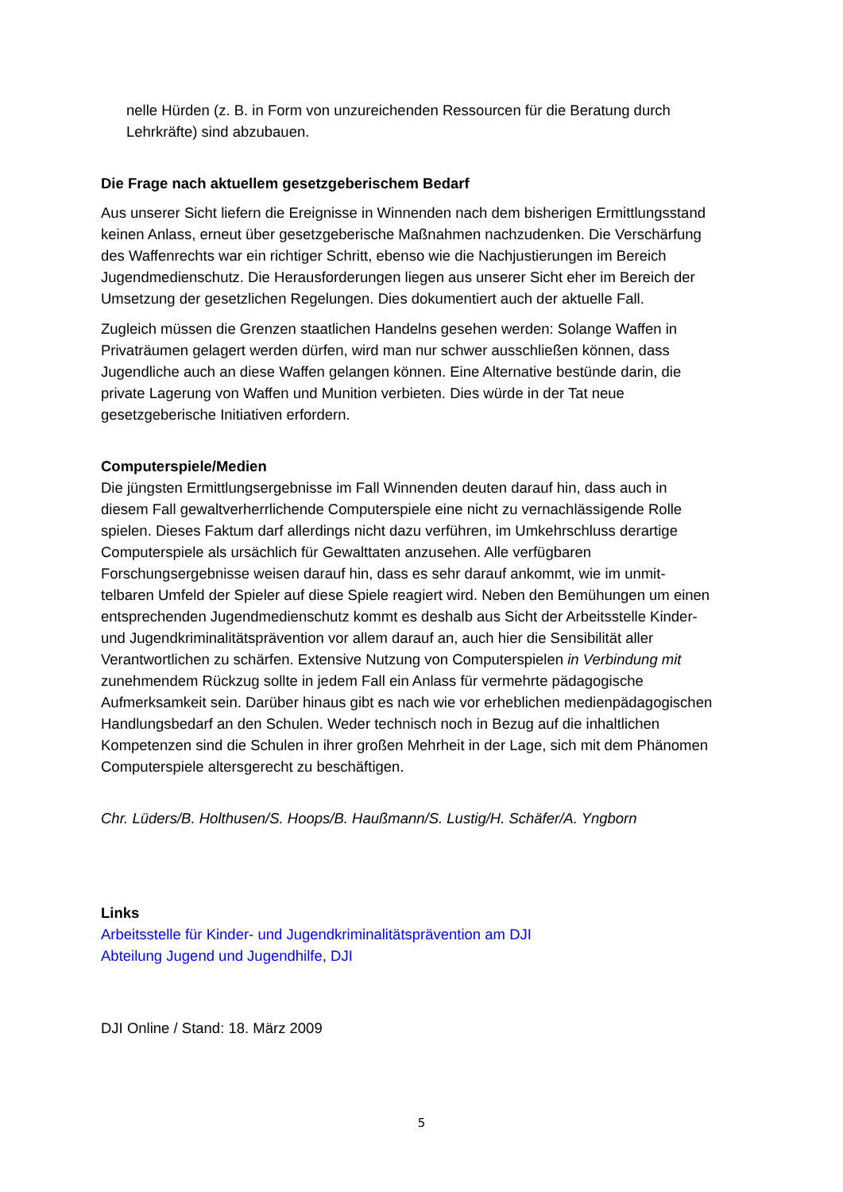nelle Hürden (z. B. in Form von unzureichenden Ressourcen für die Beratung durch Lehrkräfte) sind abzubauen.
Die Frage nach aktuellem gesetzgeberischem Bedarf
Aus unserer Sicht liefern die Ereignisse in Winnenden nach dem bisherigen Ermitt­lungsstand keinen Anlass, erneut über gesetzgeberische Maßnahmen nachzudenken. Die Verschärfung des Waffenrechts war ein richtiger Schritt, ebenso wie die Nachjus­tierungen im Bereich Jugendmedienschutz. Die Herausforderungen liegen aus unserer Sicht eher im Bereich der Umsetzung der gesetzlichen Regelungen. Dies dokumentiert auch der aktuelle Fall.
Zugleich müssen die Grenzen staatlichen Handelns gesehen werden: Solange Waffen in Privaträumen gelagert werden dürfen, wird man nur schwer ausschließen können, dass Jugendliche auch an diese Waffen gelangen können. Eine Alternative bestünde darin, die private Lagerung von Waffen und Munition verbieten. Dies würde in der Tat neue gesetzgeberische Initiativen erfordern.
Computerspiele/Medien
Die jüngsten Ermittlungsergebnisse im Fall Winnenden deuten darauf hin, dass auch in diesem Fall gewaltverherrlichende Computerspiele eine nicht zu vernachlässigende Rolle spielen. Dieses Faktum darf allerdings nicht dazu verführen, im Umkehrschluss derartige Computerspiele als ursächlich für Gewalttaten anzusehen. Alle verfügbaren Forschungsergebnisse weisen darauf hin, dass es sehr darauf ankommt, wie im unmit­telbaren Umfeld der Spieler auf diese Spiele reagiert wird. Neben den Bemühungen um einen entsprechenden Jugendmedienschutz kommt es deshalb aus Sicht der Ar­beitsstelle Kinder- und Jugendkriminalitätsprävention vor allem darauf an, auch hier die Sensibilität aller Verantwortlichen zu schärfen. Extensive Nutzung von Computer­spielen in Verbindung mit zunehmendem Rückzug sollte in jedem Fall ein Anlass für vermehrte pädagogische Aufmerksamkeit sein. Darüber hinaus gibt es nach wie vor erheblichen medienpädagogischen Handlungsbedarf an den Schulen. Weder tech­nisch noch in Bezug auf die inhaltlichen Kompetenzen sind die Schulen in ihrer großen Mehrheit in der Lage, sich mit dem Phänomen Computerspiele altersgerecht zu be­schäftigen.
Chr. Lüders/B. Holthusen/S. Hoops/B. Haußmann/S. Lustig/H. Schäfer/A. Yngborn
Links
Arbeitsstelle für Kinder- und Jugendkriminalitätsprävention am DJI
Abteilung Jugend und Jugendhilfe, DJI
DJI Online / Stand: 18. März 2009
5